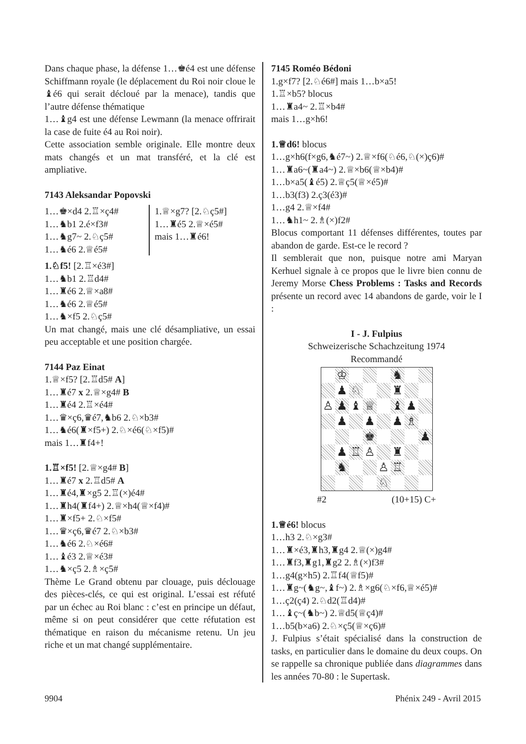Dans chaque phase, la défense 1…♚é4 est une défense Schiffmann royale (le déplacement du Roi noir cloue le ♝é6 qui serait décloué par la menace), tandis que l’autre défense thématique
1…♝g4 est une défense Lewmann (la menace offrirait la case de fuite é4 au Roi noir).
Cette association semble originale. Elle montre deux mats changés et un mat transféré, et la clé est ampliative.
7143 Aleksandar Popovski
1…♚×d4 2.♖×ç4#
1…♞b1 2.é×f3#
1…♞g7~ 2.♘ç5#
1…♞é6 2.♕é5#
1.♕×g7? [2.♘ç5#]
1…♜é5 2.♕×é5#
mais 1…♜é6!
1.♘f5! [2.♖×é3#]
1…♞b1 2.♖d4#
1…♜é6 2.♕×a8#
1…♞é6 2.♕é5#
1…♞×f5 2.♘ç5#
Un mat changé, mais une clé désampliative, un essai peu acceptable et une position chargée.
7144 Paz Einat
1.♕×f5? [2.♖d5# A]
1…♜é7 x 2.♕×g4# B
1…♜é4 2.♖×é4#
1…♛×ç6,♛é7,♞b6 2.♘×b3#
1…♞é6(♜×f5+) 2.♘×é6(♘×f5)#
mais 1…♜f4+!
1.♖×f5! [2.♕×g4# B]
1…♜é7 x 2.♖d5# A
1…♜é4,♜×g5 2.♖(×)é4#
1…♜h4(♜f4+) 2.♕×h4(♕×f4)#
1…♜×f5+ 2.♘×f5#
1…♛×ç6,♛é7 2.♘×b3#
1…♞é6 2.♘×é6#
1…♝é3 2.♕×é3#
1…♞×ç5 2.♗×ç5#
Thème Le Grand obtenu par clouage, puis déclouage des pièces-clés, ce qui est original. L’essai est réfuté par un échec au Roi blanc : c’est en principe un défaut, même si on peut considérer que cette réfutation est thématique en raison du mécanisme retenu. Un jeu riche et un mat changé supplémentaire.
7145 Roméo Bédoni
1.g×f7? [2.♘é6#] mais 1…b×a5!
1.♖×b5? blocus
1…♜a4~ 2.♖×b4#
mais 1…g×h6!
1.♕d6! blocus
1…g×h6(f×g6,♞é7~) 2.♕×f6(♘é6,♘(×)ç6)#
1…♜a6~(♜a4~) 2.♕×b6(♕×b4)#
1…b×a5(♝é5) 2.♕ç5(♕×é5)#
1…b3(f3) 2.ç3(é3)#
1…g4 2.♕×f4#
1…♞h1~ 2.♗(×)f2#
Blocus comportant 11 défenses différentes, toutes par abandon de garde. Est-ce le record ?
Il semblerait que non, puisque notre ami Maryan Kerhuel signale à ce propos que le livre bien connu de Jeremy Morse Chess Problems : Tasks and Records présente un record avec 14 abandons de garde, voir le I :
I - J. Fulpius
Schweizerische Schachzeitung 1974
Recommandé
♔
♞
♟
♘
♜
♙
♟
♝
♕
♝
♟
♟
♟
♟
♗
♚
♟
♟
♖
♙
♜
♞
♙
♖
♘
#2 (10+15) C+
1.♕é6! blocus
1…h3 2.♘×g3#
1…♜×é3,♜h3,♜g4 2.♕(×)g4#
1…♜f3,♜g1,♜g2 2.♗(×)f3#
1…g4(g×h5) 2.♖f4(♕f5)#
1…♜g~(♞g~,♝f~) 2.♗×g6(♘×f6,♕×é5)#
1…ç2(ç4) 2.♘d2(♖d4)#
1…♝ç~(♞b~) 2.♕d5(♕ç4)#
1…b5(b×a6) 2.♘×ç5(♕×ç6)#
J. Fulpius s’était spécialisé dans la construction de tasks, en particulier dans le domaine du deux coups. On se rappelle sa chronique publiée dans diagrammes dans les années 70-80 : le Supertask.
9904 Phénix 249 - Avril 2015